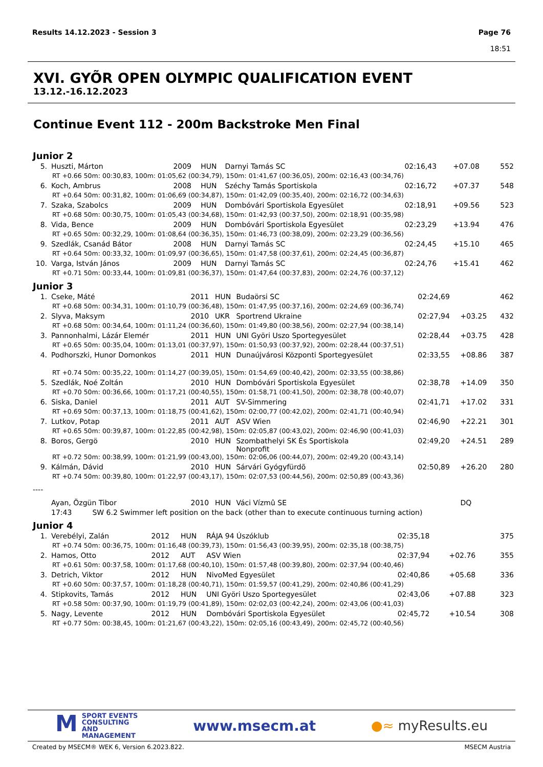Results 14.12.2023 - Session 3
Page 76
18:51
XVI. GYÕR OPEN OLYMPIC QUALIFICATION EVENT
13.12.-16.12.2023
Continue Event 112 - 200m Backstroke Men Final
Junior 2
| 5. | Huszti, Márton | 2009 | HUN | Darnyi Tamás SC | 02:16,43 | +07.08 | 552 |
| RT +0.66 50m: 00:30,83, 100m: 01:05,62 (00:34,79), 150m: 01:41,67 (00:36,05), 200m: 02:16,43 (00:34,76) | | | | | | | |
| 6. | Koch, Ambrus | 2008 | HUN | Széchy Tamás Sportiskola | 02:16,72 | +07.37 | 548 |
| RT +0.64 50m: 00:31,82, 100m: 01:06,69 (00:34,87), 150m: 01:42,09 (00:35,40), 200m: 02:16,72 (00:34,63) | | | | | | | |
| 7. | Szaka, Szabolcs | 2009 | HUN | Dombóvári Sportiskola Egyesület | 02:18,91 | +09.56 | 523 |
| RT +0.68 50m: 00:30,75, 100m: 01:05,43 (00:34,68), 150m: 01:42,93 (00:37,50), 200m: 02:18,91 (00:35,98) | | | | | | | |
| 8. | Vida, Bence | 2009 | HUN | Dombóvári Sportiskola Egyesület | 02:23,29 | +13.94 | 476 |
| RT +0.65 50m: 00:32,29, 100m: 01:08,64 (00:36,35), 150m: 01:46,73 (00:38,09), 200m: 02:23,29 (00:36,56) | | | | | | | |
| 9. | Szedlák, Csanád Bátor | 2008 | HUN | Darnyi Tamás SC | 02:24,45 | +15.10 | 465 |
| RT +0.64 50m: 00:33,32, 100m: 01:09,97 (00:36,65), 150m: 01:47,58 (00:37,61), 200m: 02:24,45 (00:36,87) | | | | | | | |
| 10. | Varga, István János | 2009 | HUN | Darnyi Tamás SC | 02:24,76 | +15.41 | 462 |
| RT +0.71 50m: 00:33,44, 100m: 01:09,81 (00:36,37), 150m: 01:47,64 (00:37,83), 200m: 02:24,76 (00:37,12) | | | | | | | |
Junior 3
| 1. | Cseke, Máté | 2011 | HUN | Budaörsi SC | 02:24,69 | | 462 |
| RT +0.68 50m: 00:34,31, 100m: 01:10,79 (00:36,48), 150m: 01:47,95 (00:37,16), 200m: 02:24,69 (00:36,74) | | | | | | | |
| 2. | Slyva, Maksym | 2010 | UKR | Sportrend Ukraine | 02:27,94 | +03.25 | 432 |
| RT +0.68 50m: 00:34,64, 100m: 01:11,24 (00:36,60), 150m: 01:49,80 (00:38,56), 200m: 02:27,94 (00:38,14) | | | | | | | |
| 3. | Pannonhalmi, Lázár Elemér | 2011 | HUN | UNI Györi Uszo Sportegyesület | 02:28,44 | +03.75 | 428 |
| RT +0.65 50m: 00:35,04, 100m: 01:13,01 (00:37,97), 150m: 01:50,93 (00:37,92), 200m: 02:28,44 (00:37,51) | | | | | | | |
| 4. | Podhorszki, Hunor Domonkos | 2011 | HUN | Dunaújvárosi Központi Sportegyesület | 02:33,55 | +08.86 | 387 |
| RT +0.74 50m: 00:35,22, 100m: 01:14,27 (00:39,05), 150m: 01:54,69 (00:40,42), 200m: 02:33,55 (00:38,86) | | | | | | | |
| 5. | Szedlák, Noé Zoltán | 2010 | HUN | Dombóvári Sportiskola Egyesület | 02:38,78 | +14.09 | 350 |
| RT +0.70 50m: 00:36,66, 100m: 01:17,21 (00:40,55), 150m: 01:58,71 (00:41,50), 200m: 02:38,78 (00:40,07) | | | | | | | |
| 6. | Siska, Daniel | 2011 | AUT | SV-Simmering | 02:41,71 | +17.02 | 331 |
| RT +0.69 50m: 00:37,13, 100m: 01:18,75 (00:41,62), 150m: 02:00,77 (00:42,02), 200m: 02:41,71 (00:40,94) | | | | | | | |
| 7. | Lutkov, Potap | 2011 | AUT | ASV Wien | 02:46,90 | +22.21 | 301 |
| RT +0.65 50m: 00:39,87, 100m: 01:22,85 (00:42,98), 150m: 02:05,87 (00:43,02), 200m: 02:46,90 (00:41,03) | | | | | | | |
| 8. | Boros, Gergö | 2010 | HUN | Szombathelyi SK És Sportiskola Nonprofit | 02:49,20 | +24.51 | 289 |
| RT +0.72 50m: 00:38,99, 100m: 01:21,99 (00:43,00), 150m: 02:06,06 (00:44,07), 200m: 02:49,20 (00:43,14) | | | | | | | |
| 9. | Kálmán, Dávid | 2010 | HUN | Sárvári Gyógyfürdõ | 02:50,89 | +26.20 | 280 |
| RT +0.74 50m: 00:39,80, 100m: 01:22,97 (00:43,17), 150m: 02:07,53 (00:44,56), 200m: 02:50,89 (00:43,36) | | | | | | | |
| ---- | | | | | | | |
| | Ayan, Özgün Tibor | 2010 | HUN | Váci Vízmû SE | | DQ | |
| | 17:43 SW 6.2 Swimmer left position on the back (other than to execute continuous turning action) | | | | | | |
Junior 4
| 1. | Verebélyi, Zalán | 2012 | HUN | RÁJA 94 Úszóklub | 02:35,18 | | 375 |
| RT +0.74 50m: 00:36,75, 100m: 01:16,48 (00:39,73), 150m: 01:56,43 (00:39,95), 200m: 02:35,18 (00:38,75) | | | | | | | |
| 2. | Hamos, Otto | 2012 | AUT | ASV Wien | 02:37,94 | +02.76 | 355 |
| RT +0.61 50m: 00:37,58, 100m: 01:17,68 (00:40,10), 150m: 01:57,48 (00:39,80), 200m: 02:37,94 (00:40,46) | | | | | | | |
| 3. | Detrich, Viktor | 2012 | HUN | NivoMed Egyesület | 02:40,86 | +05.68 | 336 |
| RT +0.60 50m: 00:37,57, 100m: 01:18,28 (00:40,71), 150m: 01:59,57 (00:41,29), 200m: 02:40,86 (00:41,29) | | | | | | | |
| 4. | Stipkovits, Tamás | 2012 | HUN | UNI Györi Uszo Sportegyesület | 02:43,06 | +07.88 | 323 |
| RT +0.58 50m: 00:37,90, 100m: 01:19,79 (00:41,89), 150m: 02:02,03 (00:42,24), 200m: 02:43,06 (00:41,03) | | | | | | | |
| 5. | Nagy, Levente | 2012 | HUN | Dombóvári Sportiskola Egyesület | 02:45,72 | +10.54 | 308 |
| RT +0.77 50m: 00:38,45, 100m: 01:21,67 (00:43,22), 150m: 02:05,16 (00:43,49), 200m: 02:45,72 (00:40,56) | | | | | | | |
MSPORT EVENTS
CONSULTING AND
MANAGEMENT
www.msecm.at ●≈ myResults.eu
Created by MSECM® WEK 6, Version 6.2023.822. MSECM Austria